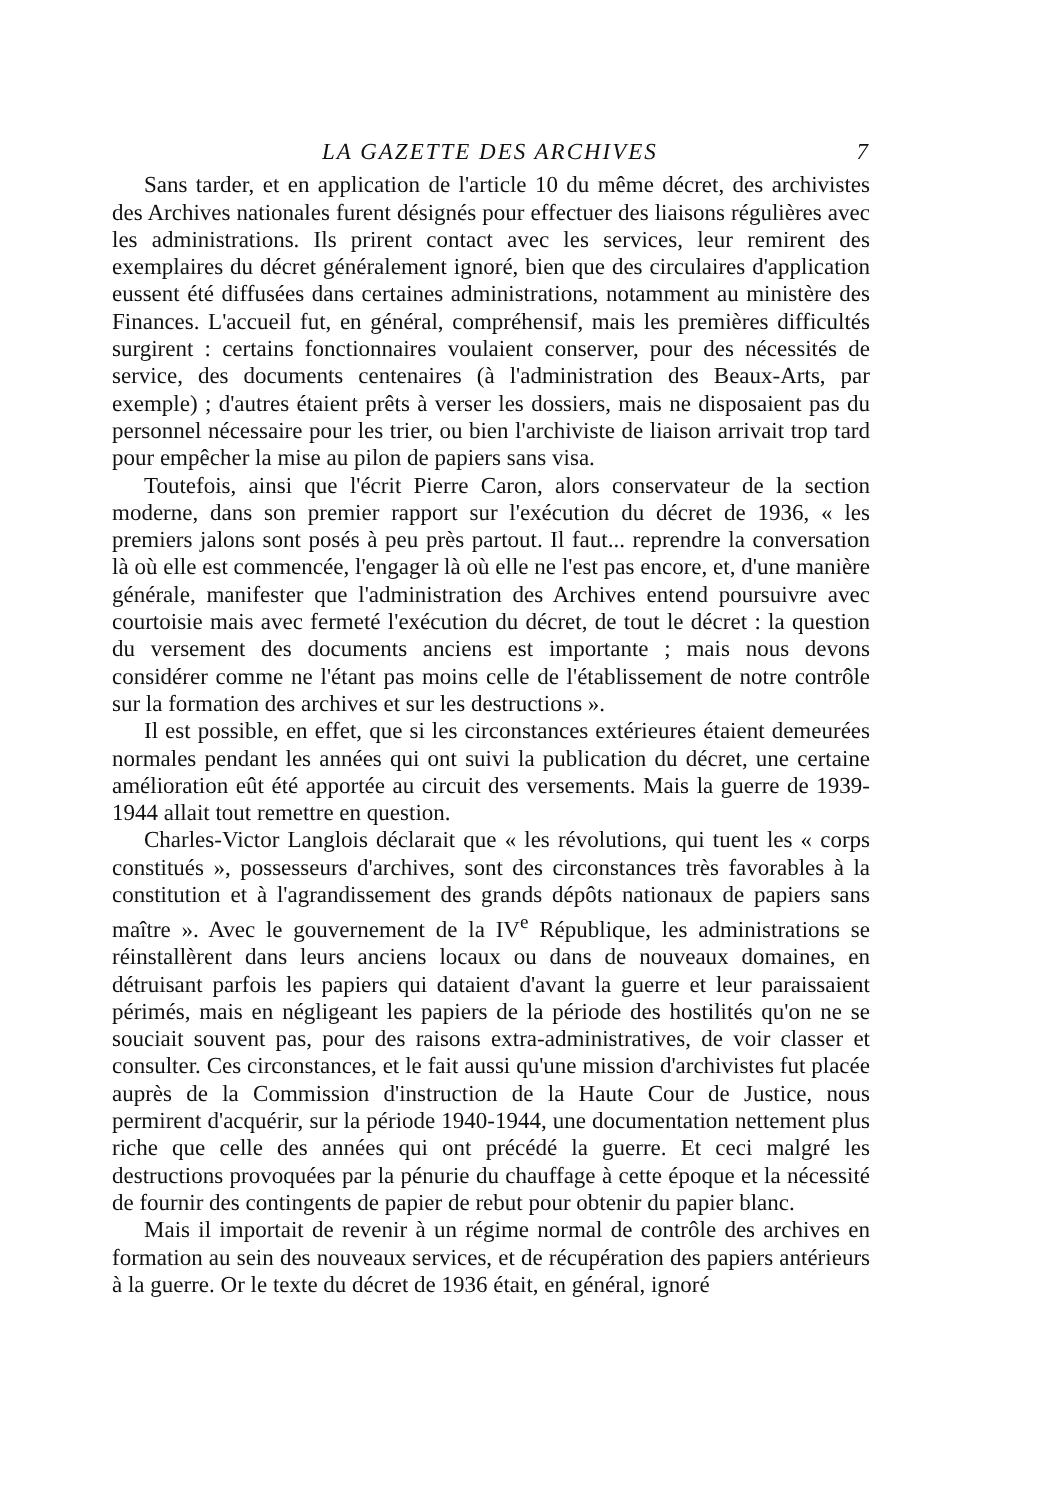LA GAZETTE DES ARCHIVES 7
Sans tarder, et en application de l'article 10 du même décret, des archivistes des Archives nationales furent désignés pour effectuer des liaisons régulières avec les administrations. Ils prirent contact avec les services, leur remirent des exemplaires du décret généralement ignoré, bien que des circulaires d'application eussent été diffusées dans certaines administrations, notamment au ministère des Finances. L'accueil fut, en général, compréhensif, mais les premières difficultés surgirent : certains fonctionnaires voulaient conserver, pour des nécessités de service, des documents centenaires (à l'administration des Beaux-Arts, par exemple) ; d'autres étaient prêts à verser les dossiers, mais ne disposaient pas du personnel nécessaire pour les trier, ou bien l'archiviste de liaison arrivait trop tard pour empêcher la mise au pilon de papiers sans visa.
Toutefois, ainsi que l'écrit Pierre Caron, alors conservateur de la section moderne, dans son premier rapport sur l'exécution du décret de 1936, « les premiers jalons sont posés à peu près partout. Il faut... reprendre la conversation là où elle est commencée, l'engager là où elle ne l'est pas encore, et, d'une manière générale, manifester que l'administration des Archives entend poursuivre avec courtoisie mais avec fermeté l'exécution du décret, de tout le décret : la question du versement des documents anciens est importante ; mais nous devons considérer comme ne l'étant pas moins celle de l'établissement de notre contrôle sur la formation des archives et sur les destructions ».
Il est possible, en effet, que si les circonstances extérieures étaient demeurées normales pendant les années qui ont suivi la publication du décret, une certaine amélioration eût été apportée au circuit des versements. Mais la guerre de 1939-1944 allait tout remettre en question.
Charles-Victor Langlois déclarait que « les révolutions, qui tuent les « corps constitués », possesseurs d'archives, sont des circonstances très favorables à la constitution et à l'agrandissement des grands dépôts nationaux de papiers sans maître ». Avec le gouvernement de la IV<sup>e</sup> République, les administrations se réinstallèrent dans leurs anciens locaux ou dans de nouveaux domaines, en détruisant parfois les papiers qui dataient d'avant la guerre et leur paraissaient périmés, mais en négligeant les papiers de la période des hostilités qu'on ne se souciait souvent pas, pour des raisons extra-administratives, de voir classer et consulter. Ces circonstances, et le fait aussi qu'une mission d'archivistes fut placée auprès de la Commission d'instruction de la Haute Cour de Justice, nous permirent d'acquérir, sur la période 1940-1944, une documentation nettement plus riche que celle des années qui ont précédé la guerre. Et ceci malgré les destructions provoquées par la pénurie du chauffage à cette époque et la nécessité de fournir des contingents de papier de rebut pour obtenir du papier blanc.
Mais il importait de revenir à un régime normal de contrôle des archives en formation au sein des nouveaux services, et de récupération des papiers antérieurs à la guerre. Or le texte du décret de 1936 était, en général, ignoré